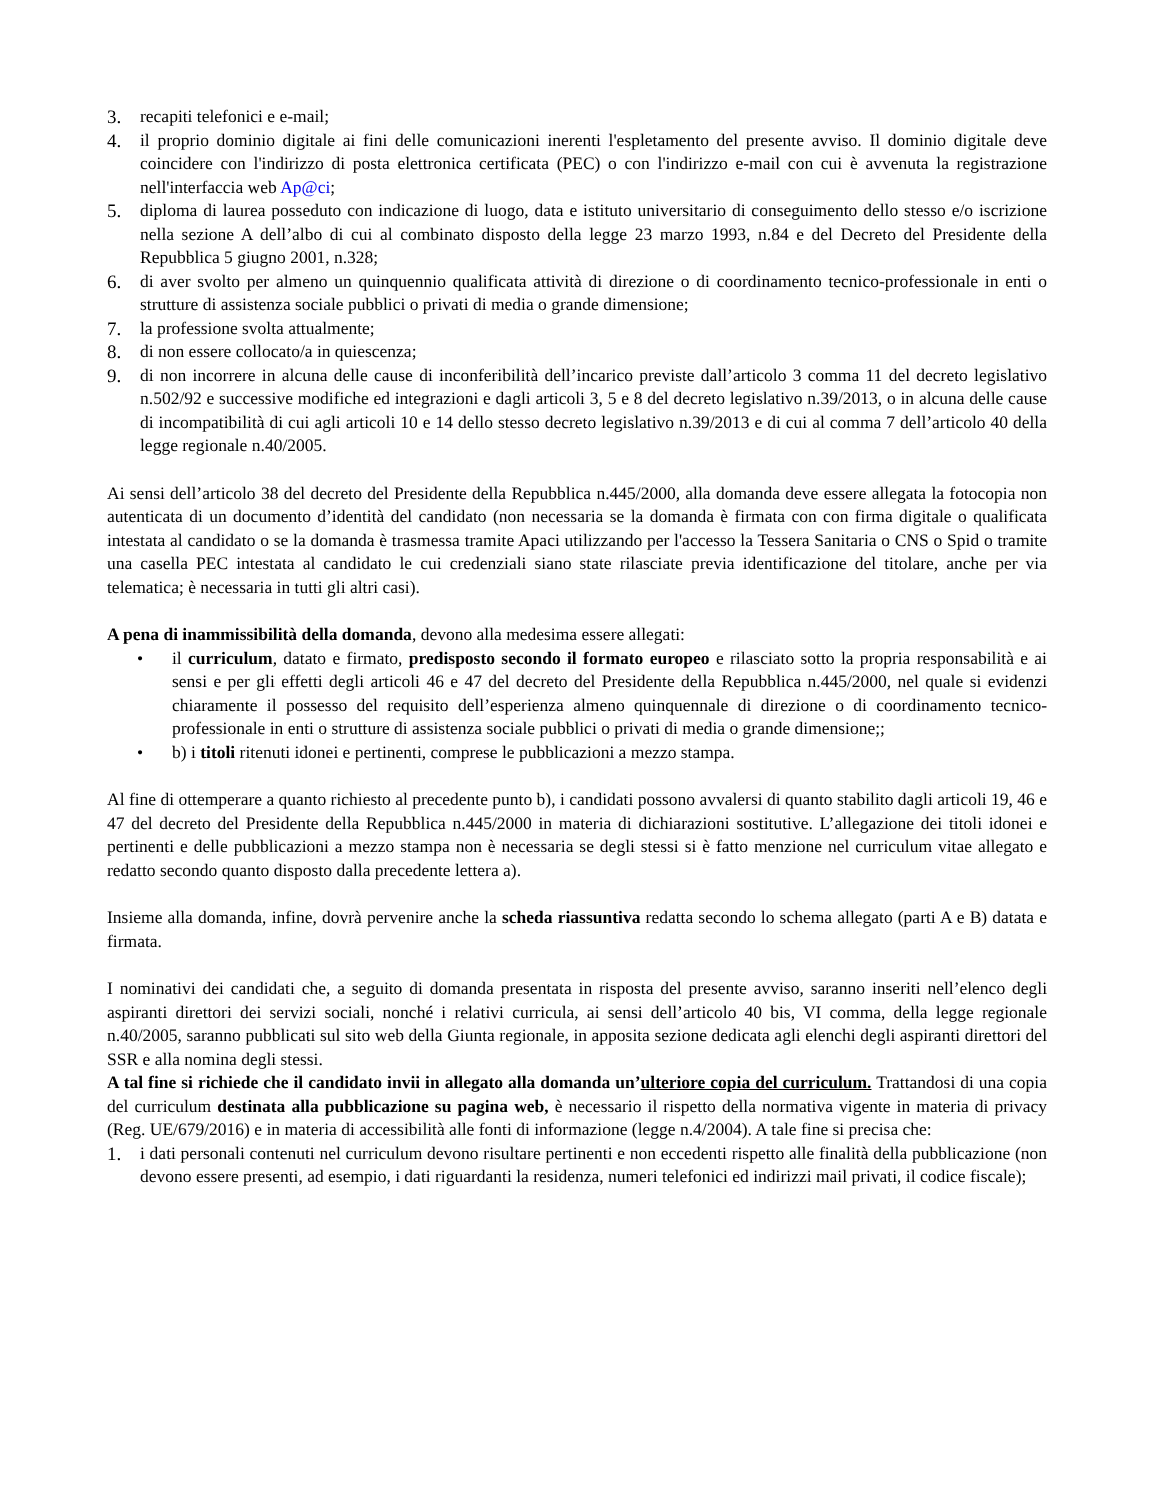3. recapiti telefonici e e-mail;
4. il proprio dominio digitale ai fini delle comunicazioni inerenti l'espletamento del presente avviso. Il dominio digitale deve coincidere con l'indirizzo di posta elettronica certificata (PEC) o con l'indirizzo e-mail con cui è avvenuta la registrazione nell'interfaccia web Ap@ci;
5. diploma di laurea posseduto con indicazione di luogo, data e istituto universitario di conseguimento dello stesso e/o iscrizione nella sezione A dell’albo di cui al combinato disposto della legge 23 marzo 1993, n.84 e del Decreto del Presidente della Repubblica 5 giugno 2001, n.328;
6. di aver svolto per almeno un quinquennio qualificata attività di direzione o di coordinamento tecnico-professionale in enti o strutture di assistenza sociale pubblici o privati di media o grande dimensione;
7. la professione svolta attualmente;
8. di non essere collocato/a in quiescenza;
9. di non incorrere in alcuna delle cause di inconferibilità dell’incarico previste dall’articolo 3 comma 11 del decreto legislativo n.502/92 e successive modifiche ed integrazioni e dagli articoli 3, 5 e 8 del decreto legislativo n.39/2013, o in alcuna delle cause di incompatibilità di cui agli articoli 10 e 14 dello stesso decreto legislativo n.39/2013 e di cui al comma 7 dell’articolo 40 della legge regionale n.40/2005.
Ai sensi dell’articolo 38 del decreto del Presidente della Repubblica n.445/2000, alla domanda deve essere allegata la fotocopia non autenticata di un documento d’identità del candidato (non necessaria se la domanda è firmata con con firma digitale o qualificata intestata al candidato o se la domanda è trasmessa tramite Apaci utilizzando per l'accesso la Tessera Sanitaria o CNS o Spid o tramite una casella PEC intestata al candidato le cui credenziali siano state rilasciate previa identificazione del titolare, anche per via telematica; è necessaria in tutti gli altri casi).
A pena di inammissibilità della domanda, devono alla medesima essere allegati:
• il curriculum, datato e firmato, predisposto secondo il formato europeo e rilasciato sotto la propria responsabilità e ai sensi e per gli effetti degli articoli 46 e 47 del decreto del Presidente della Repubblica n.445/2000, nel quale si evidenzi chiaramente il possesso del requisito dell’esperienza almeno quinquennale di direzione o di coordinamento tecnico-professionale in enti o strutture di assistenza sociale pubblici o privati di media o grande dimensione;;
• b) i titoli ritenuti idonei e pertinenti, comprese le pubblicazioni a mezzo stampa.
Al fine di ottemperare a quanto richiesto al precedente punto b), i candidati possono avvalersi di quanto stabilito dagli articoli 19, 46 e 47 del decreto del Presidente della Repubblica n.445/2000 in materia di dichiarazioni sostitutive. L’allegazione dei titoli idonei e pertinenti e delle pubblicazioni a mezzo stampa non è necessaria se degli stessi si è fatto menzione nel curriculum vitae allegato e redatto secondo quanto disposto dalla precedente lettera a).
Insieme alla domanda, infine, dovrà pervenire anche la scheda riassuntiva redatta secondo lo schema allegato (parti A e B) datata e firmata.
I nominativi dei candidati che, a seguito di domanda presentata in risposta del presente avviso, saranno inseriti nell’elenco degli aspiranti direttori dei servizi sociali, nonché i relativi curricula, ai sensi dell’articolo 40 bis, VI comma, della legge regionale n.40/2005, saranno pubblicati sul sito web della Giunta regionale, in apposita sezione dedicata agli elenchi degli aspiranti direttori del SSR e alla nomina degli stessi.
A tal fine si richiede che il candidato invii in allegato alla domanda un’ulteriore copia del curriculum. Trattandosi di una copia del curriculum destinata alla pubblicazione su pagina web, è necessario il rispetto della normativa vigente in materia di privacy (Reg. UE/679/2016) e in materia di accessibilità alle fonti di informazione (legge n.4/2004). A tale fine si precisa che:
1. i dati personali contenuti nel curriculum devono risultare pertinenti e non eccedenti rispetto alle finalità della pubblicazione (non devono essere presenti, ad esempio, i dati riguardanti la residenza, numeri telefonici ed indirizzi mail privati, il codice fiscale);